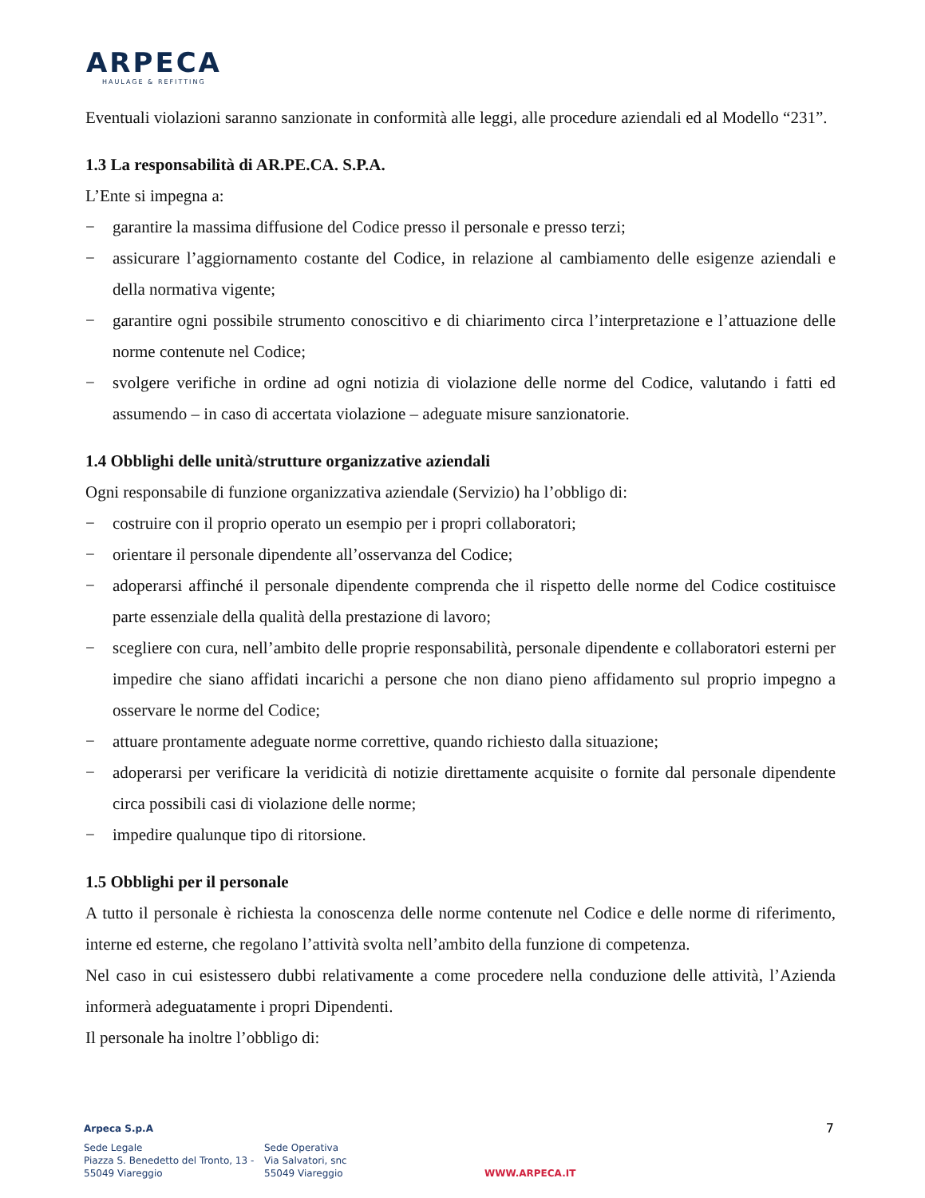ARPECA
HAULAGE & REFITTING
Eventuali violazioni saranno sanzionate in conformità alle leggi, alle procedure aziendali ed al Modello “231”.
1.3 La responsabilità di AR.PE.CA. S.P.A.
L’Ente si impegna a:
− garantire la massima diffusione del Codice presso il personale e presso terzi;
− assicurare l’aggiornamento costante del Codice, in relazione al cambiamento delle esigenze aziendali e della normativa vigente;
− garantire ogni possibile strumento conoscitivo e di chiarimento circa l’interpretazione e l’attuazione delle norme contenute nel Codice;
− svolgere verifiche in ordine ad ogni notizia di violazione delle norme del Codice, valutando i fatti ed assumendo – in caso di accertata violazione – adeguate misure sanzionatorie.
1.4 Obblighi delle unità/strutture organizzative aziendali
Ogni responsabile di funzione organizzativa aziendale (Servizio) ha l’obbligo di:
− costruire con il proprio operato un esempio per i propri collaboratori;
− orientare il personale dipendente all’osservanza del Codice;
− adoperarsi affinché il personale dipendente comprenda che il rispetto delle norme del Codice costituisce parte essenziale della qualità della prestazione di lavoro;
− scegliere con cura, nell’ambito delle proprie responsabilità, personale dipendente e collaboratori esterni per impedire che siano affidati incarichi a persone che non diano pieno affidamento sul proprio impegno a osservare le norme del Codice;
− attuare prontamente adeguate norme correttive, quando richiesto dalla situazione;
− adoperarsi per verificare la veridicità di notizie direttamente acquisite o fornite dal personale dipendente circa possibili casi di violazione delle norme;
− impedire qualunque tipo di ritorsione.
1.5 Obblighi per il personale
A tutto il personale è richiesta la conoscenza delle norme contenute nel Codice e delle norme di riferimento, interne ed esterne, che regolano l’attività svolta nell’ambito della funzione di competenza.
Nel caso in cui esistessero dubbi relativamente a come procedere nella conduzione delle attività, l’Azienda informerà adeguatamente i propri Dipendenti.
Il personale ha inoltre l’obbligo di:
Arpeca S.p.A
7
Sede Legale
Piazza S. Benedetto del Tronto, 13 -
55049 Viareggio
Sede Operativa
Via Salvatori, snc
55049 Viareggio
WWW.ARPECA.IT